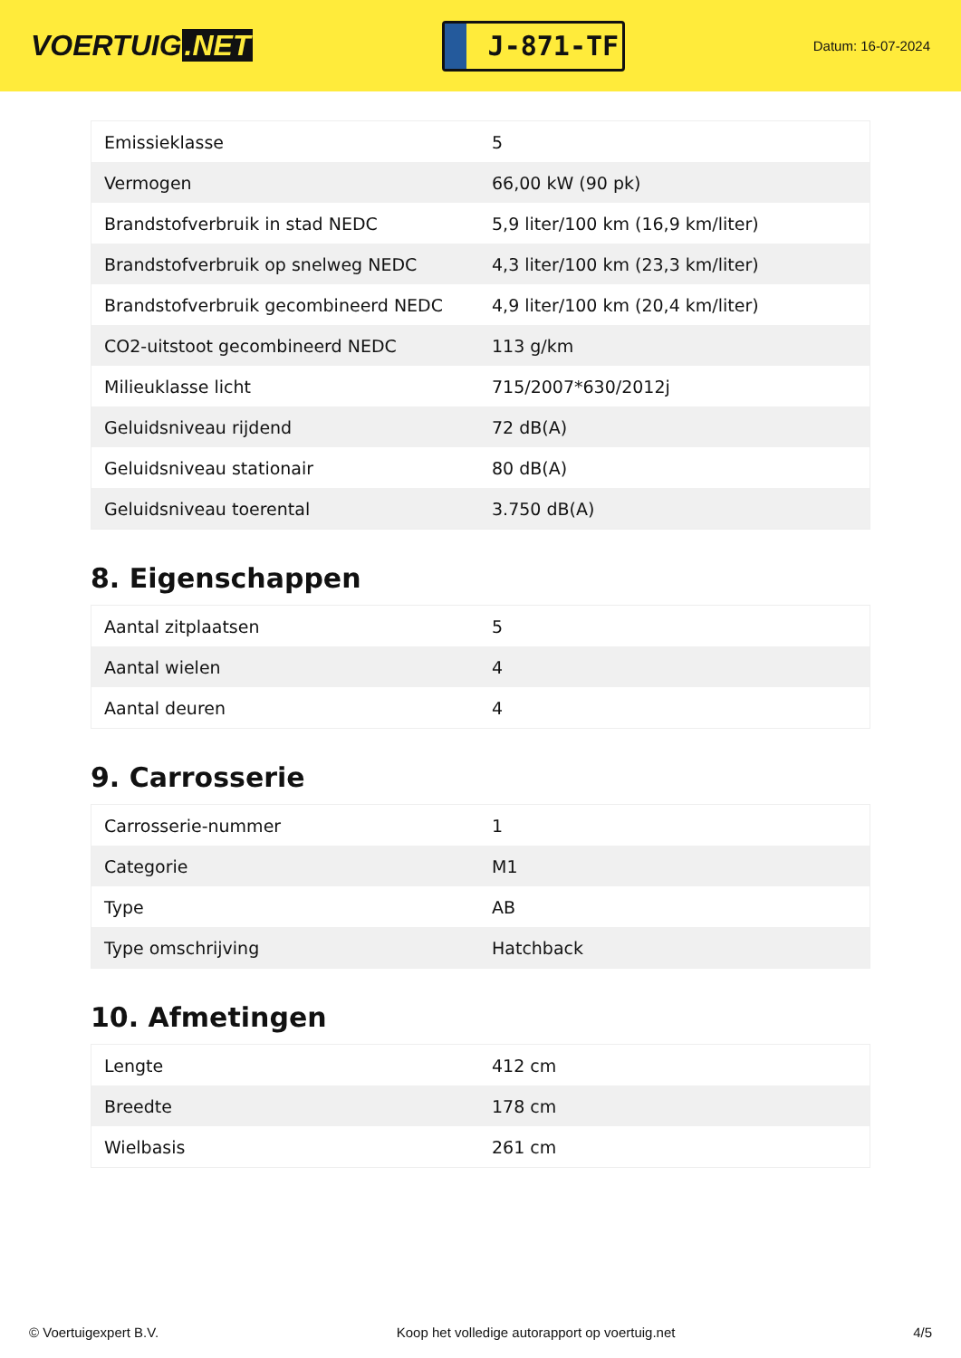VOERTUIG.NET
J-871-TF
Datum: 16-07-2024
| Emissieklasse | 5 |
| Vermogen | 66,00 kW (90 pk) |
| Brandstofverbruik in stad NEDC | 5,9 liter/100 km (16,9 km/liter) |
| Brandstofverbruik op snelweg NEDC | 4,3 liter/100 km (23,3 km/liter) |
| Brandstofverbruik gecombineerd NEDC | 4,9 liter/100 km (20,4 km/liter) |
| CO2-uitstoot gecombineerd NEDC | 113 g/km |
| Milieuklasse licht | 715/2007*630/2012j |
| Geluidsniveau rijdend | 72 dB(A) |
| Geluidsniveau stationair | 80 dB(A) |
| Geluidsniveau toerental | 3.750 dB(A) |
8. Eigenschappen
| Aantal zitplaatsen | 5 |
| Aantal wielen | 4 |
| Aantal deuren | 4 |
9. Carrosserie
| Carrosserie-nummer | 1 |
| Categorie | M1 |
| Type | AB |
| Type omschrijving | Hatchback |
10. Afmetingen
| Lengte | 412 cm |
| Breedte | 178 cm |
| Wielbasis | 261 cm |
© Voertuigexpert B.V. Koop het volledige autorapport op voertuig.net 4/5